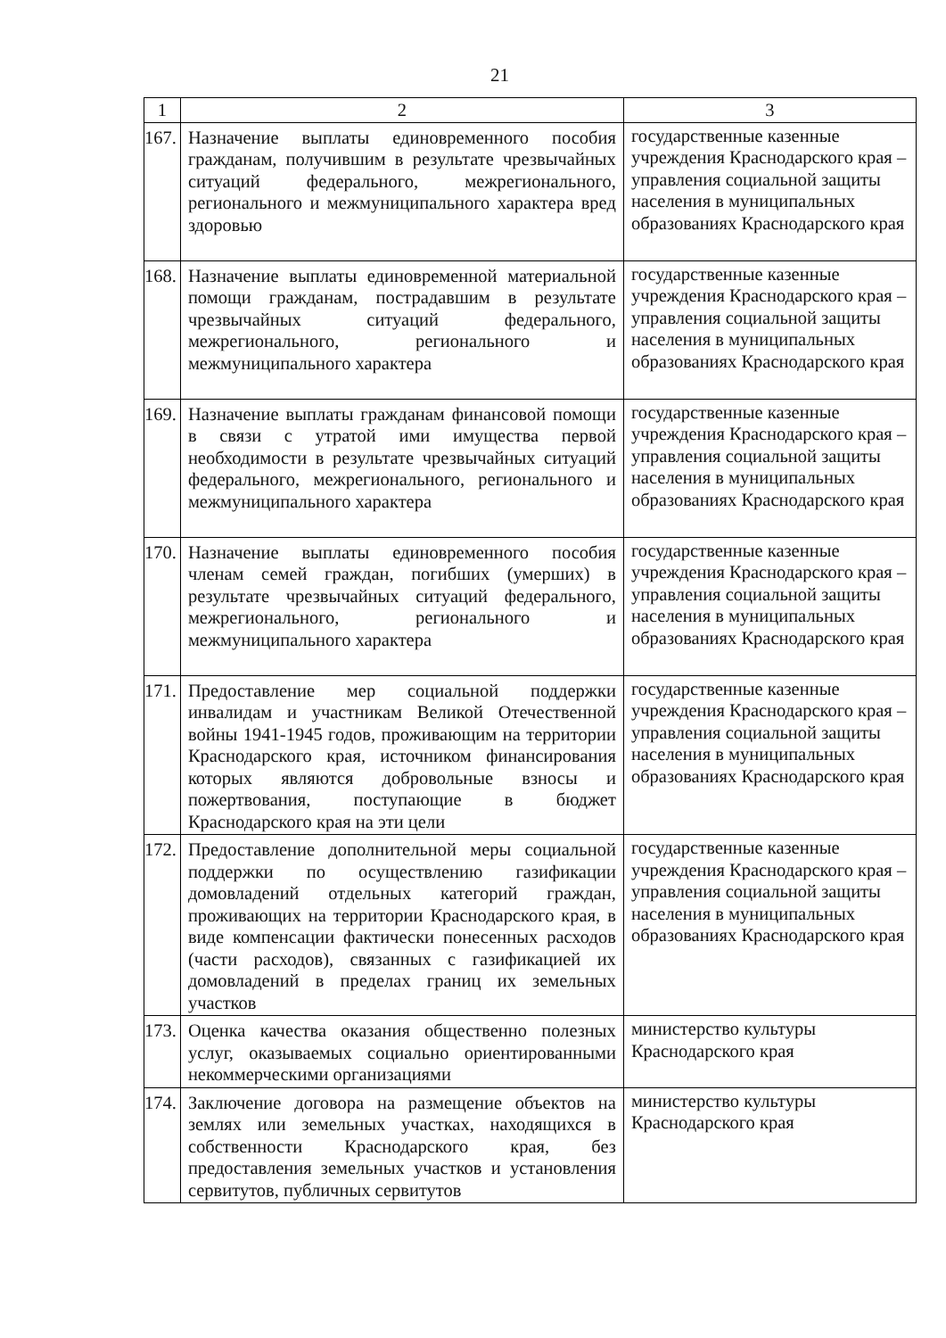21
| 1 | 2 | 3 |
| --- | --- | --- |
| 167. | Назначение выплаты единовременного пособия гражданам, получившим в результате чрезвычайных ситуаций федерального, межрегионального, регионального и межмуниципального характера вред здоровью | государственные казенные учреждения Краснодарского края – управления социальной защиты населения в муниципальных образованиях Краснодарского края |
| 168. | Назначение выплаты единовременной материальной помощи гражданам, пострадавшим в результате чрезвычайных ситуаций федерального, межрегионального, регионального и межмуниципального характера | государственные казенные учреждения Краснодарского края – управления социальной защиты населения в муниципальных образованиях Краснодарского края |
| 169. | Назначение выплаты гражданам финансовой помощи в связи с утратой ими имущества первой необходимости в результате чрезвычайных ситуаций федерального, межрегионального, регионального и межмуниципального характера | государственные казенные учреждения Краснодарского края – управления социальной защиты населения в муниципальных образованиях Краснодарского края |
| 170. | Назначение выплаты единовременного пособия членам семей граждан, погибших (умерших) в результате чрезвычайных ситуаций федерального, межрегионального, регионального и межмуниципального характера | государственные казенные учреждения Краснодарского края – управления социальной защиты населения в муниципальных образованиях Краснодарского края |
| 171. | Предоставление мер социальной поддержки инвалидам и участникам Великой Отечественной войны 1941-1945 годов, проживающим на территории Краснодарского края, источником финансирования которых являются добровольные взносы и пожертвования, поступающие в бюджет Краснодарского края на эти цели | государственные казенные учреждения Краснодарского края – управления социальной защиты населения в муниципальных образованиях Краснодарского края |
| 172. | Предоставление дополнительной меры социальной поддержки по осуществлению газификации домовладений отдельных категорий граждан, проживающих на территории Краснодарского края, в виде компенсации фактически понесенных расходов (части расходов), связанных с газификацией их домовладений в пределах границ их земельных участков | государственные казенные учреждения Краснодарского края – управления социальной защиты населения в муниципальных образованиях Краснодарского края |
| 173. | Оценка качества оказания общественно полезных услуг, оказываемых социально ориентированными некоммерческими организациями | министерство культуры Краснодарского края |
| 174. | Заключение договора на размещение объектов на землях или земельных участках, находящихся в собственности Краснодарского края, без предоставления земельных участков и установления сервитутов, публичных сервитутов | министерство культуры Краснодарского края |